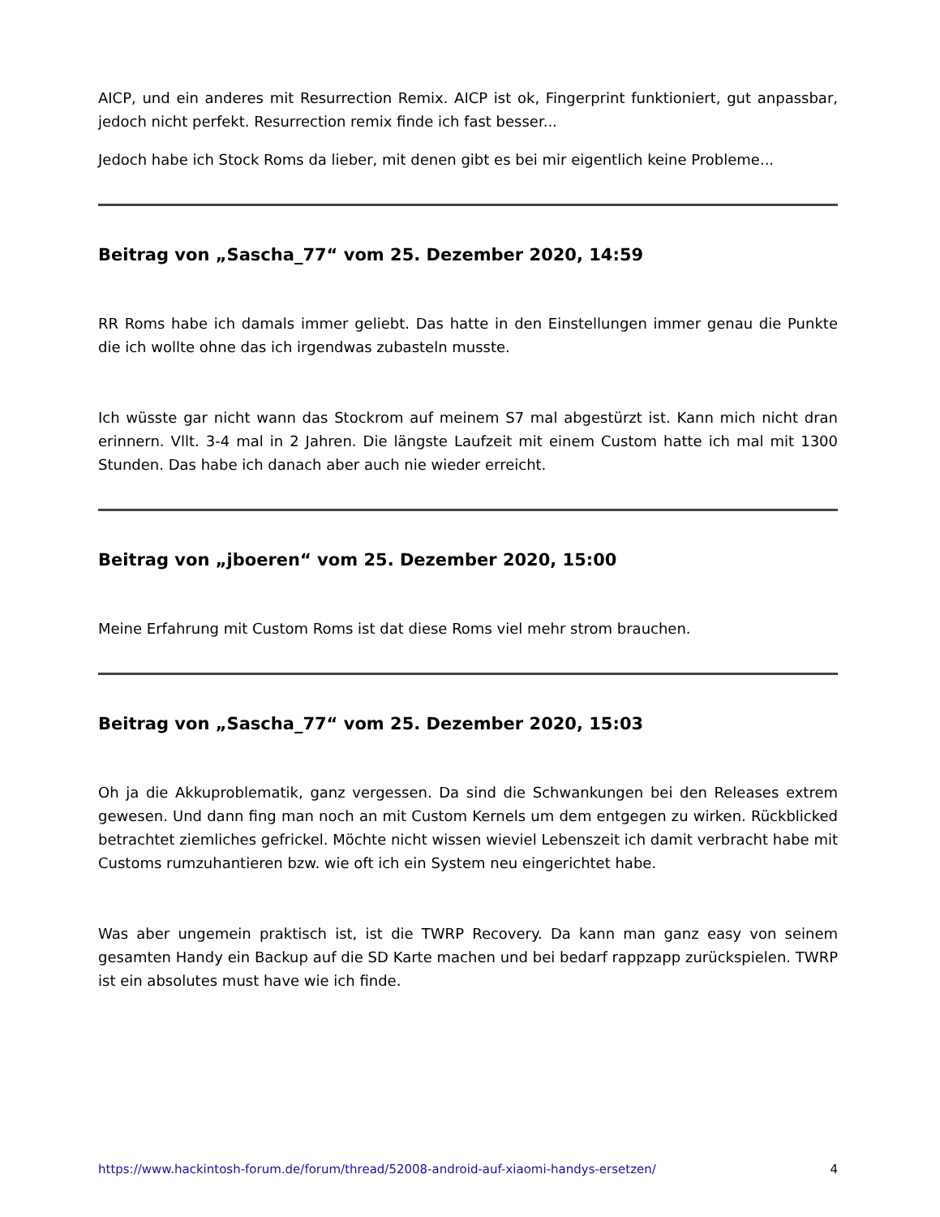AICP, und ein anderes mit Resurrection Remix. AICP ist ok, Fingerprint funktioniert, gut anpassbar, jedoch nicht perfekt. Resurrection remix finde ich fast besser...
Jedoch habe ich Stock Roms da lieber, mit denen gibt es bei mir eigentlich keine Probleme...
Beitrag von „Sascha_77“ vom 25. Dezember 2020, 14:59
RR Roms habe ich damals immer geliebt. Das hatte in den Einstellungen immer genau die Punkte die ich wollte ohne das ich irgendwas zubasteln musste.
Ich wüsste gar nicht wann das Stockrom auf meinem S7 mal abgestürzt ist. Kann mich nicht dran erinnern. Vllt. 3-4 mal in 2 Jahren. Die längste Laufzeit mit einem Custom hatte ich mal mit 1300 Stunden. Das habe ich danach aber auch nie wieder erreicht.
Beitrag von „jboeren“ vom 25. Dezember 2020, 15:00
Meine Erfahrung mit Custom Roms ist dat diese Roms viel mehr strom brauchen.
Beitrag von „Sascha_77“ vom 25. Dezember 2020, 15:03
Oh ja die Akkuproblematik, ganz vergessen. Da sind die Schwankungen bei den Releases extrem gewesen. Und dann fing man noch an mit Custom Kernels um dem entgegen zu wirken. Rückblicked betrachtet ziemliches gefrickel. Möchte nicht wissen wieviel Lebenszeit ich damit verbracht habe mit Customs rumzuhantieren bzw. wie oft ich ein System neu eingerichtet habe.
Was aber ungemein praktisch ist, ist die TWRP Recovery. Da kann man ganz easy von seinem gesamten Handy ein Backup auf die SD Karte machen und bei bedarf rappzapp zurückspielen. TWRP ist ein absolutes must have wie ich finde.
https://www.hackintosh-forum.de/forum/thread/52008-android-auf-xiaomi-handys-ersetzen/ 4